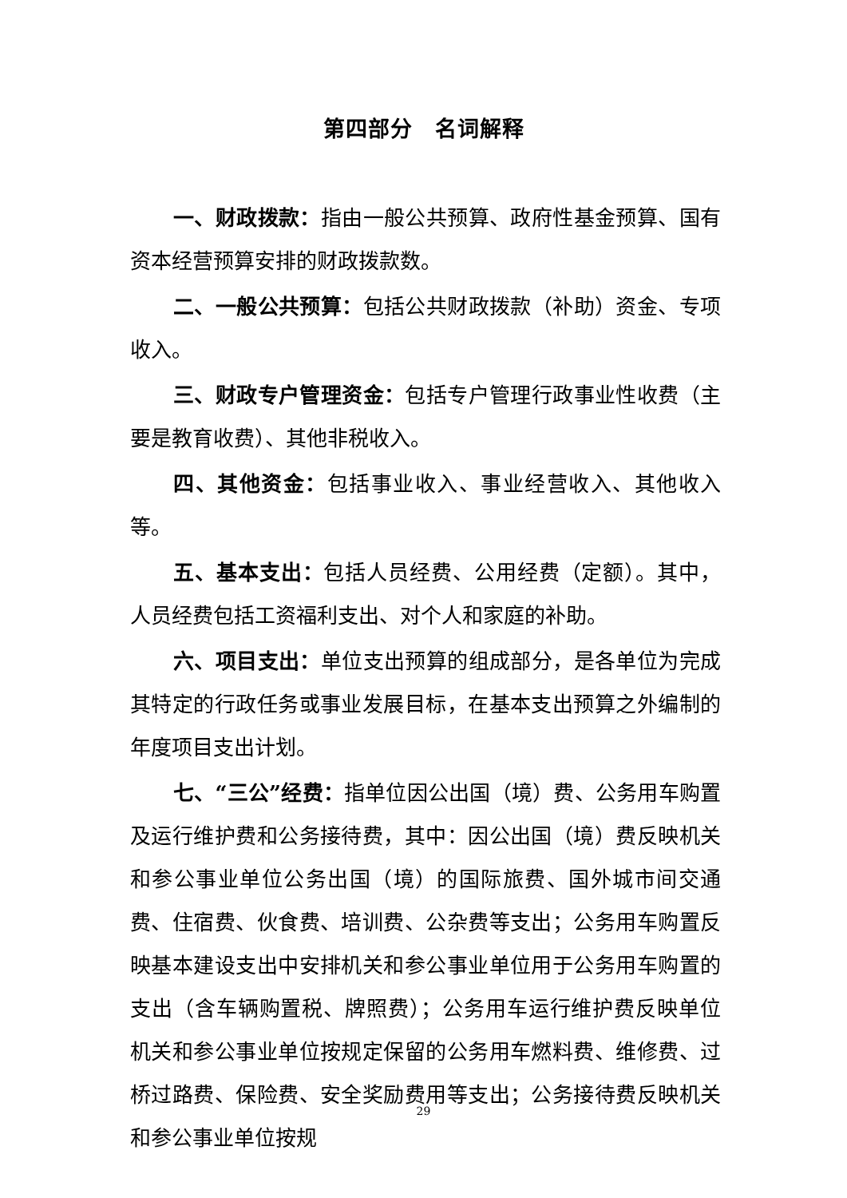第四部分　名词解释
一、财政拨款：指由一般公共预算、政府性基金预算、国有资本经营预算安排的财政拨款数。
二、一般公共预算：包括公共财政拨款（补助）资金、专项收入。
三、财政专户管理资金：包括专户管理行政事业性收费（主要是教育收费）、其他非税收入。
四、其他资金：包括事业收入、事业经营收入、其他收入等。
五、基本支出：包括人员经费、公用经费（定额）。其中，人员经费包括工资福利支出、对个人和家庭的补助。
六、项目支出：单位支出预算的组成部分，是各单位为完成其特定的行政任务或事业发展目标，在基本支出预算之外编制的年度项目支出计划。
七、“三公”经费：指单位因公出国（境）费、公务用车购置及运行维护费和公务接待费，其中：因公出国（境）费反映机关和参公事业单位公务出国（境）的国际旅费、国外城市间交通费、住宿费、伙食费、培训费、公杂费等支出；公务用车购置反映基本建设支出中安排机关和参公事业单位用于公务用车购置的支出（含车辆购置税、牌照费）；公务用车运行维护费反映单位机关和参公事业单位按规定保留的公务用车燃料费、维修费、过桥过路费、保险费、安全奖励费用等支出；公务接待费反映机关和参公事业单位按规
29